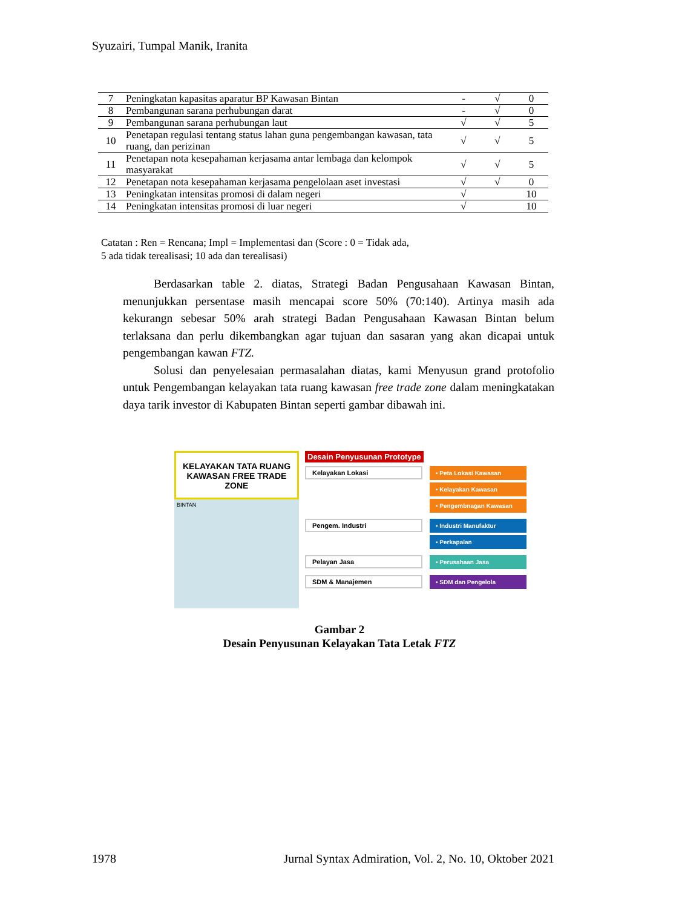Syuzairi, Tumpal Manik, Iranita
| 7 | Peningkatan kapasitas aparatur BP Kawasan Bintan | - | √ | 0 |
| 8 | Pembangunan sarana perhubungan darat | - | √ | 0 |
| 9 | Pembangunan sarana perhubungan laut | √ | √ | 5 |
| 10 | Penetapan regulasi tentang status lahan guna pengembangan kawasan, tata ruang, dan perizinan | √ | √ | 5 |
| 11 | Penetapan nota kesepahaman kerjasama antar lembaga dan kelompok masyarakat | √ | √ | 5 |
| 12 | Penetapan nota kesepahaman kerjasama pengelolaan aset investasi | √ | √ | 0 |
| 13 | Peningkatan intensitas promosi di dalam negeri | √ | | 10 |
| 14 | Peningkatan intensitas promosi di luar negeri | √ | | 10 |
Catatan : Ren = Rencana; Impl = Implementasi dan (Score : 0 = Tidak ada,
5 ada tidak terealisasi; 10 ada dan terealisasi)
Berdasarkan table 2. diatas, Strategi Badan Pengusahaan Kawasan Bintan, menunjukkan persentase masih mencapai score 50% (70:140). Artinya masih ada kekurangn sebesar 50% arah strategi Badan Pengusahaan Kawasan Bintan belum terlaksana dan perlu dikembangkan agar tujuan dan sasaran yang akan dicapai untuk pengembangan kawan FTZ.
Solusi dan penyelesaian permasalahan diatas, kami Menyusun grand protofolio untuk Pengembangan kelayakan tata ruang kawasan free trade zone dalam meningkatakan daya tarik investor di Kabupaten Bintan seperti gambar dibawah ini.
KELAYAKAN TATA RUANG KAWASAN FREE TRADE ZONE
BINTAN
Desain Penyusunan Prototype
Kelayakan Lokasi
• Peta Lokasi Kawasan
• Kelayakan Kawasan
• Pengembnagan Kawasan
Pengem. Industri
• Industri Manufaktur
• Perkapalan
Pelayan Jasa
• Perusahaan Jasa
SDM & Manajemen
• SDM dan Pengelola
Gambar 2
Desain Penyusunan Kelayakan Tata Letak FTZ
1978 Jurnal Syntax Admiration, Vol. 2, No. 10, Oktober 2021